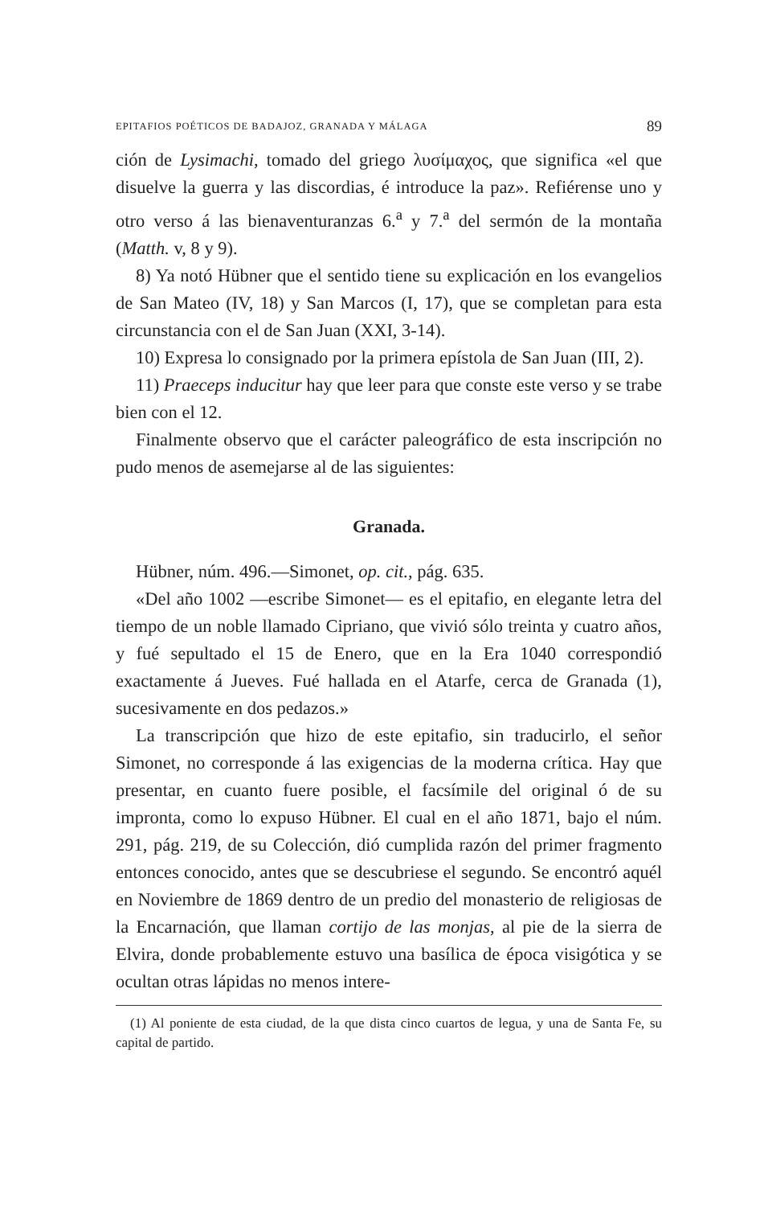EPITAFIOS POÉTICOS DE BADAJOZ, GRANADA Y MÁLAGA 89
ción de Lysimachi, tomado del griego λυσίμαχος, que significa «el que disuelve la guerra y las discordias, é introduce la paz». Refiérense uno y otro verso á las bienaventuranzas 6.<sup>a</sup> y 7.<sup>a</sup> del sermón de la montaña (Matth. v, 8 y 9).
8) Ya notó Hübner que el sentido tiene su explicación en los evangelios de San Mateo (IV, 18) y San Marcos (I, 17), que se completan para esta circunstancia con el de San Juan (XXI, 3-14).
10) Expresa lo consignado por la primera epístola de San Juan (III, 2).
11) Praeceps inducitur hay que leer para que conste este verso y se trabe bien con el 12.
Finalmente observo que el carácter paleográfico de esta inscripción no pudo menos de asemejarse al de las siguientes:
Granada.
Hübner, núm. 496.—Simonet, op. cit., pág. 635.
«Del año 1002 —escribe Simonet— es el epitafio, en elegante letra del tiempo de un noble llamado Cipriano, que vivió sólo treinta y cuatro años, y fué sepultado el 15 de Enero, que en la Era 1040 correspondió exactamente á Jueves. Fué hallada en el Atarfe, cerca de Granada (1), sucesivamente en dos pedazos.»
La transcripción que hizo de este epitafio, sin traducirlo, el señor Simonet, no corresponde á las exigencias de la moderna crítica. Hay que presentar, en cuanto fuere posible, el facsímile del original ó de su impronta, como lo expuso Hübner. El cual en el año 1871, bajo el núm. 291, pág. 219, de su Colección, dió cumplida razón del primer fragmento entonces conocido, antes que se descubriese el segundo. Se encontró aquél en Noviembre de 1869 dentro de un predio del monasterio de religiosas de la Encarnación, que llaman cortijo de las monjas, al pie de la sierra de Elvira, donde probablemente estuvo una basílica de época visigótica y se ocultan otras lápidas no menos intere-
(1) Al poniente de esta ciudad, de la que dista cinco cuartos de legua, y una de Santa Fe, su capital de partido.